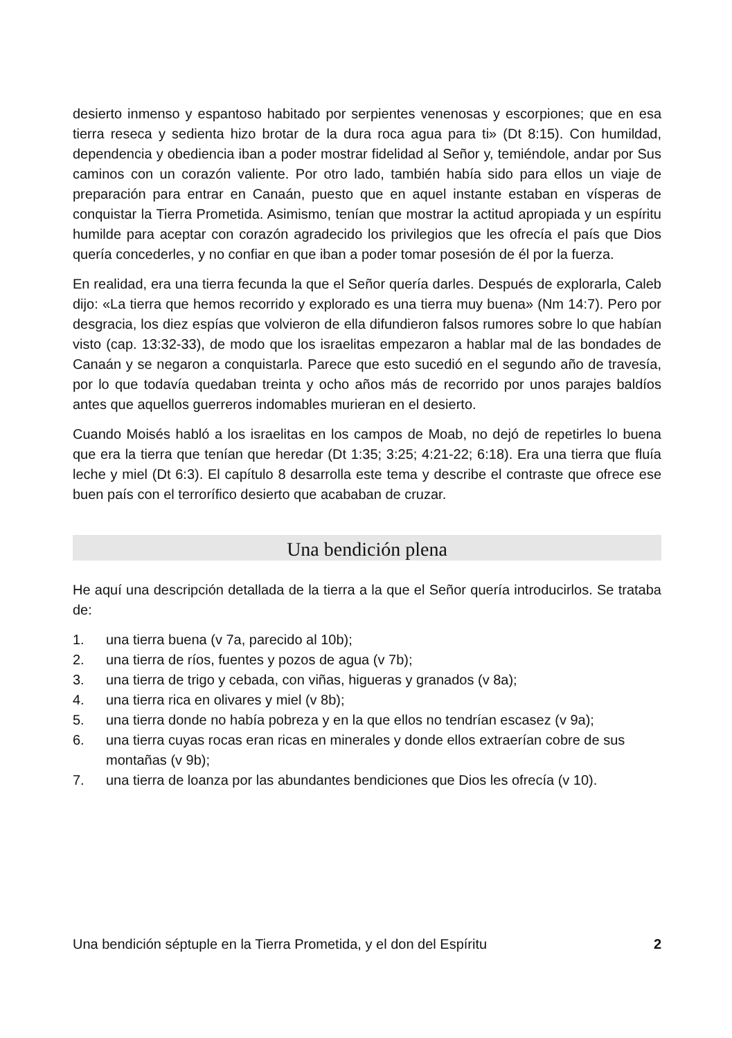desierto inmenso y espantoso habitado por serpientes venenosas y escorpiones; que en esa tierra reseca y sedienta hizo brotar de la dura roca agua para ti» (Dt 8:15). Con humildad, dependencia y obediencia iban a poder mostrar fidelidad al Señor y, temiéndole, andar por Sus caminos con un corazón valiente. Por otro lado, también había sido para ellos un viaje de preparación para entrar en Canaán, puesto que en aquel instante estaban en vísperas de conquistar la Tierra Prometida. Asimismo, tenían que mostrar la actitud apropiada y un espíritu humilde para aceptar con corazón agradecido los privilegios que les ofrecía el país que Dios quería concederles, y no confiar en que iban a poder tomar posesión de él por la fuerza.
En realidad, era una tierra fecunda la que el Señor quería darles. Después de explorarla, Caleb dijo: «La tierra que hemos recorrido y explorado es una tierra muy buena» (Nm 14:7). Pero por desgracia, los diez espías que volvieron de ella difundieron falsos rumores sobre lo que habían visto (cap. 13:32-33), de modo que los israelitas empezaron a hablar mal de las bondades de Canaán y se negaron a conquistarla. Parece que esto sucedió en el segundo año de travesía, por lo que todavía quedaban treinta y ocho años más de recorrido por unos parajes baldíos antes que aquellos guerreros indomables murieran en el desierto.
Cuando Moisés habló a los israelitas en los campos de Moab, no dejó de repetirles lo buena que era la tierra que tenían que heredar (Dt 1:35; 3:25; 4:21-22; 6:18). Era una tierra que fluía leche y miel (Dt 6:3). El capítulo 8 desarrolla este tema y describe el contraste que ofrece ese buen país con el terrorífico desierto que acababan de cruzar.
Una bendición plena
He aquí una descripción detallada de la tierra a la que el Señor quería introducirlos. Se trataba de:
1. una tierra buena (v 7a, parecido al 10b);
2. una tierra de ríos, fuentes y pozos de agua (v 7b);
3. una tierra de trigo y cebada, con viñas, higueras y granados (v 8a);
4. una tierra rica en olivares y miel (v 8b);
5. una tierra donde no había pobreza y en la que ellos no tendrían escasez (v 9a);
6. una tierra cuyas rocas eran ricas en minerales y donde ellos extraerían cobre de sus montañas (v 9b);
7. una tierra de loanza por las abundantes bendiciones que Dios les ofrecía (v 10).
Una bendición séptuple en la Tierra Prometida, y el don del Espíritu 2